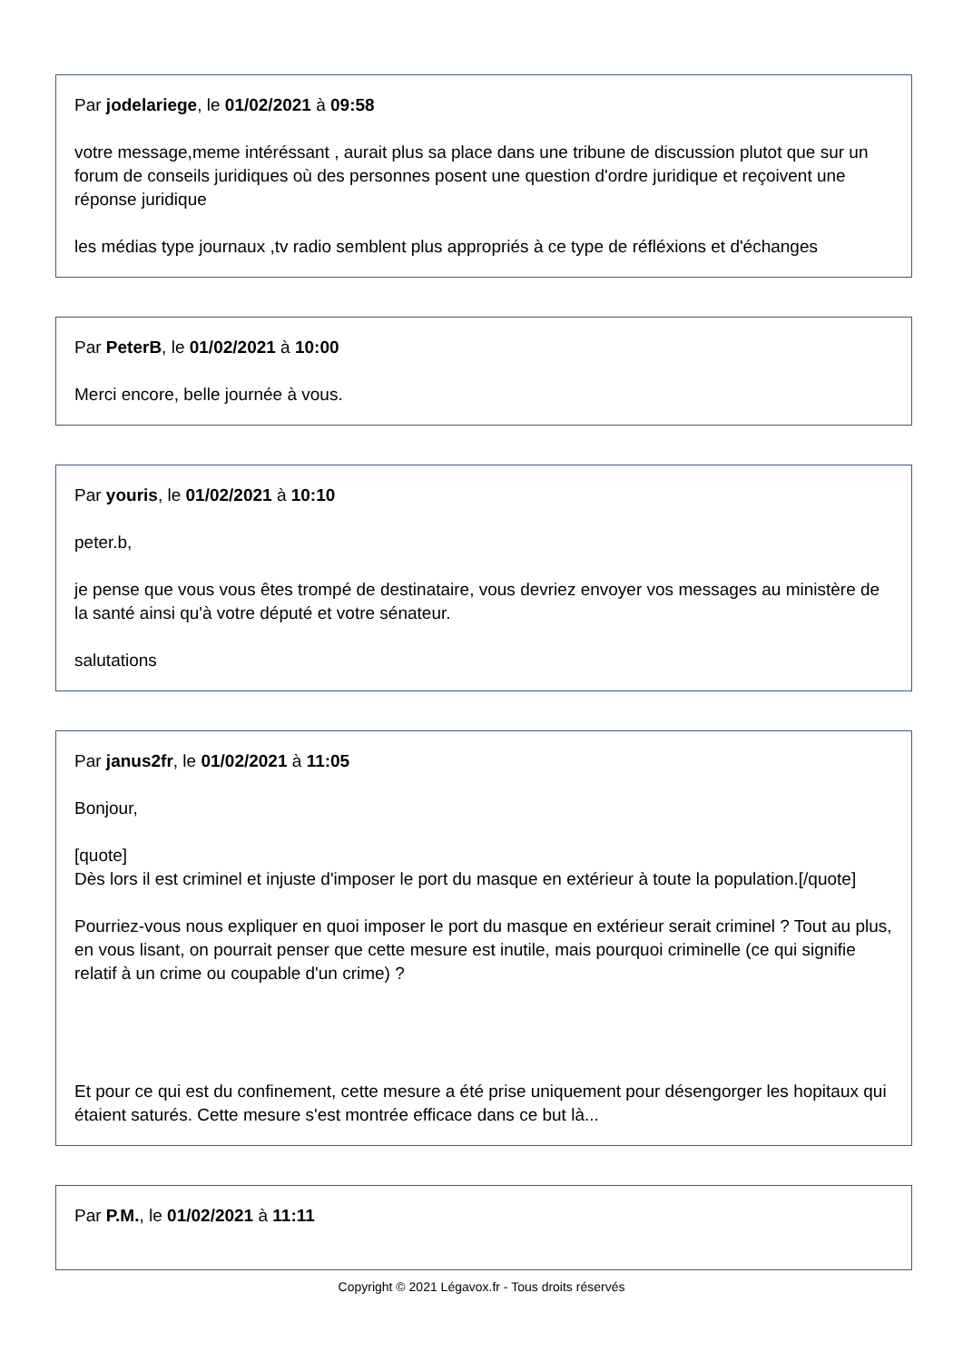Par jodelariege, le 01/02/2021 à 09:58
votre message,meme intéréssant , aurait plus sa place dans une tribune de discussion plutot que sur un forum de conseils juridiques où des personnes posent une question d'ordre juridique et reçoivent une réponse juridique
les médias type journaux ,tv radio semblent plus appropriés à ce type de réfléxions et d'échanges
Par PeterB, le 01/02/2021 à 10:00
Merci encore, belle journée à vous.
Par youris, le 01/02/2021 à 10:10
peter.b,
je pense que vous vous êtes trompé de destinataire, vous devriez envoyer vos messages au ministère de la santé ainsi qu'à votre député et votre sénateur.
salutations
Par janus2fr, le 01/02/2021 à 11:05
Bonjour,
[quote]
Dès lors il est criminel et injuste d'imposer le port du masque en extérieur à toute la population.[/quote]
Pourriez-vous nous expliquer en quoi imposer le port du masque en extérieur serait criminel ? Tout au plus, en vous lisant, on pourrait penser que cette mesure est inutile, mais pourquoi criminelle (ce qui signifie relatif à un crime ou coupable d'un crime) ?
Et pour ce qui est du confinement, cette mesure a été prise uniquement pour désengorger les hopitaux qui étaient saturés. Cette mesure s'est montrée efficace dans ce but là...
Par P.M., le 01/02/2021 à 11:11
Copyright © 2021 Légavox.fr - Tous droits réservés